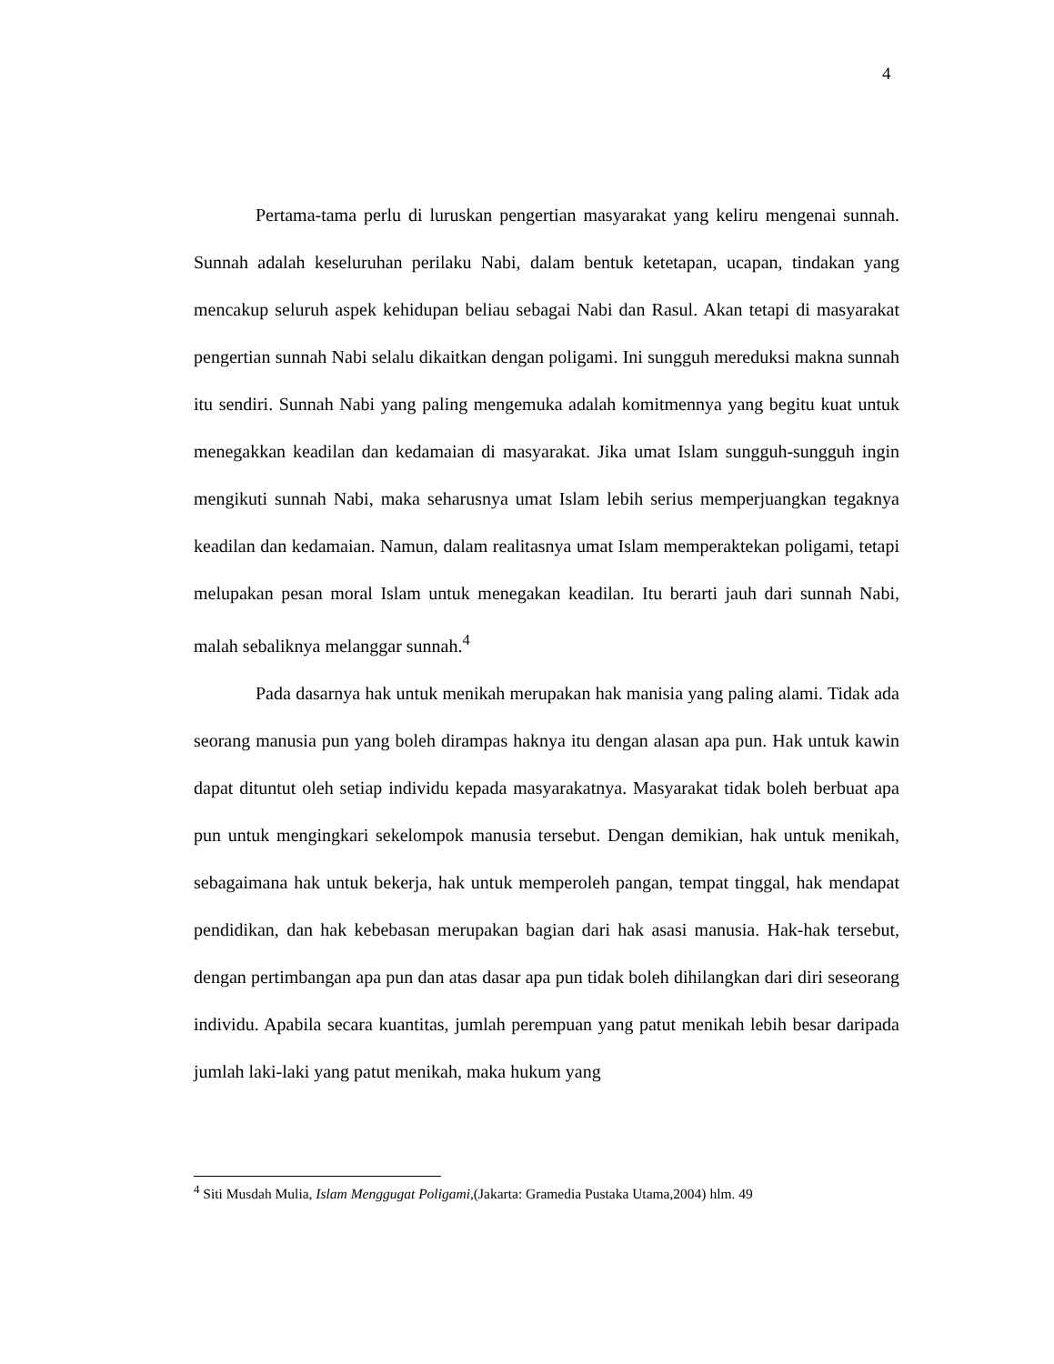4
Pertama-tama perlu di luruskan pengertian masyarakat yang keliru mengenai sunnah. Sunnah adalah keseluruhan perilaku Nabi, dalam bentuk ketetapan, ucapan, tindakan yang mencakup seluruh aspek kehidupan beliau sebagai Nabi dan Rasul. Akan tetapi di masyarakat pengertian sunnah Nabi selalu dikaitkan dengan poligami. Ini sungguh mereduksi makna sunnah itu sendiri. Sunnah Nabi yang paling mengemuka adalah komitmennya yang begitu kuat untuk menegakkan keadilan dan kedamaian di masyarakat. Jika umat Islam sungguh-sungguh ingin mengikuti sunnah Nabi, maka seharusnya umat Islam lebih serius memperjuangkan tegaknya keadilan dan kedamaian. Namun, dalam realitasnya umat Islam memperaktekan poligami, tetapi melupakan pesan moral Islam untuk menegakan keadilan. Itu berarti jauh dari sunnah Nabi, malah sebaliknya melanggar sunnah.<sup>4</sup>
Pada dasarnya hak untuk menikah merupakan hak manisia yang paling alami. Tidak ada seorang manusia pun yang boleh dirampas haknya itu dengan alasan apa pun. Hak untuk kawin dapat dituntut oleh setiap individu kepada masyarakatnya. Masyarakat tidak boleh berbuat apa pun untuk mengingkari sekelompok manusia tersebut. Dengan demikian, hak untuk menikah, sebagaimana hak untuk bekerja, hak untuk memperoleh pangan, tempat tinggal, hak mendapat pendidikan, dan hak kebebasan merupakan bagian dari hak asasi manusia. Hak-hak tersebut, dengan pertimbangan apa pun dan atas dasar apa pun tidak boleh dihilangkan dari diri seseorang individu. Apabila secara kuantitas, jumlah perempuan yang patut menikah lebih besar daripada jumlah laki-laki yang patut menikah, maka hukum yang
<sup>4</sup> Siti Musdah Mulia, Islam Menggugat Poligami,(Jakarta: Gramedia Pustaka Utama,2004) hlm. 49